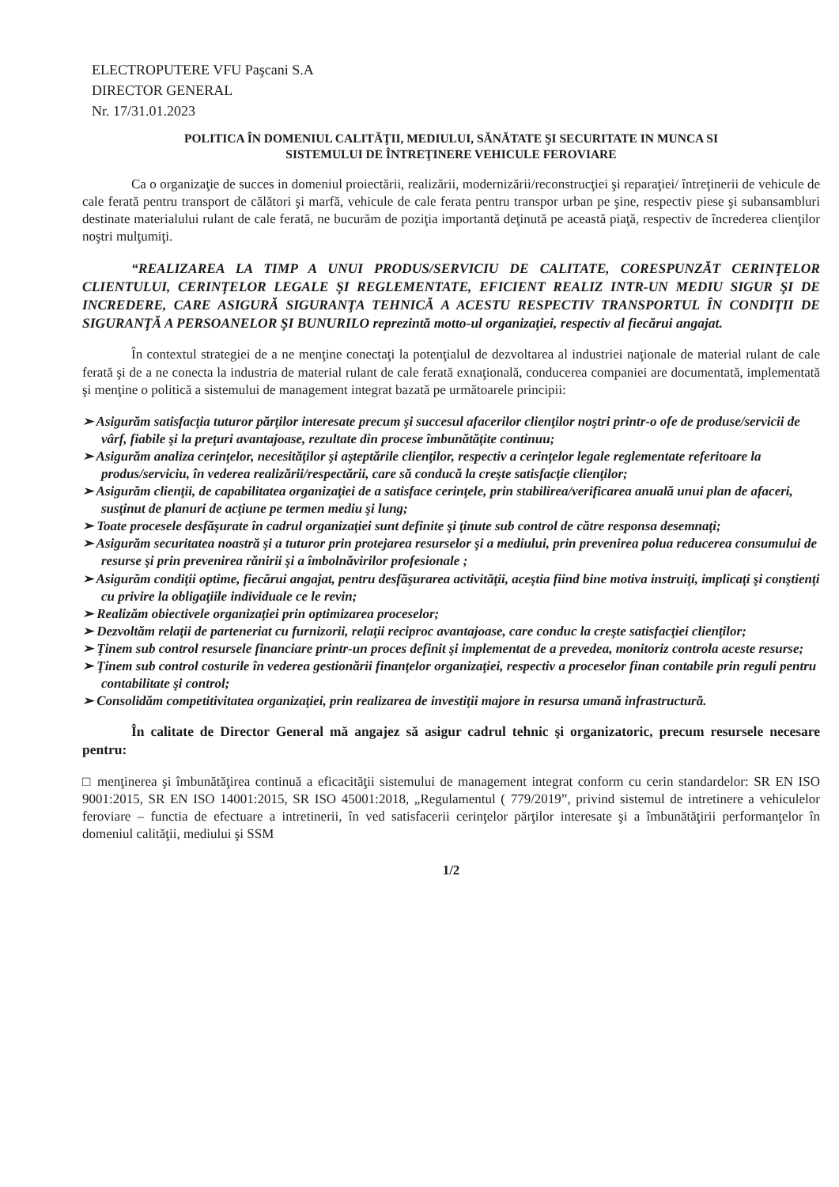ELECTROPUTERE VFU Paşcani S.A
DIRECTOR GENERAL
Nr. 17/31.01.2023
POLITICA ÎN DOMENIUL CALITĂŢII, MEDIULUI, SĂNĂTATE ŞI SECURITATE IN MUNCA SI
SISTEMULUI DE ÎNTREŢINERE VEHICULE FEROVIARE
Ca o organizaţie de succes in domeniul proiectării, realizării, modernizării/reconstrucţiei şi reparaţiei/ întreţinerii de vehicule de cale ferată pentru transport de călători şi marfă, vehicule de cale ferata pentru transpor urban pe şine, respectiv piese şi subansambluri destinate materialului rulant de cale ferată, ne bucurăm de poziţia importantă deţinută pe această piaţă, respectiv de încrederea clienţilor noştri mulţumiţi.
“REALIZAREA LA TIMP A UNUI PRODUS/SERVICIU DE CALITATE, CORESPUNZĂT CERINŢELOR CLIENTULUI, CERINŢELOR LEGALE ŞI REGLEMENTATE, EFICIENT REALIZ INTR-UN MEDIU SIGUR ŞI DE INCREDERE, CARE ASIGURĂ SIGURANŢA TEHNICĂ A ACESTU RESPECTIV TRANSPORTUL ÎN CONDIŢII DE SIGURANŢĂ A PERSOANELOR ŞI BUNURILO reprezintă motto-ul organizaţiei, respectiv al fiecărui angajat.
În contextul strategiei de a ne menţine conectaţi la potenţialul de dezvoltarea al industriei naţionale de material rulant de cale ferată şi de a ne conecta la industria de material rulant de cale ferată exnaţională, conducerea companiei are documentată, implementată şi menţine o politică a sistemului de management integrat bazată pe următoarele principii:
➢ Asigurăm satisfacţia tuturor părţilor interesate precum şi succesul afacerilor clienţilor noştri printr-o ofe de produse/servicii de vârf, fiabile şi la preţuri avantajoase, rezultate din procese îmbunătăţite continuu;
➢ Asigurăm analiza cerinţelor, necesităţilor şi aşteptările clienţilor, respectiv a cerinţelor legale reglementate referitoare la produs/serviciu, în vederea realizării/respectării, care să conducă la creşte satisfacţie clienţilor;
➢ Asigurăm clienţii, de capabilitatea organizaţiei de a satisface cerinţele, prin stabilirea/verificarea anuală unui plan de afaceri, susţinut de planuri de acţiune pe termen mediu şi lung;
➢ Toate procesele desfăşurate în cadrul organizaţiei sunt definite şi ţinute sub control de către responsa desemnaţi;
➢ Asigurăm securitatea noastră şi a tuturor prin protejarea resurselor şi a mediului, prin prevenirea polua reducerea consumului de resurse şi prin prevenirea rănirii şi a îmbolnăvirilor profesionale ;
➢ Asigurăm condiţii optime, fiecărui angajat, pentru desfăşurarea activităţii, aceştia fiind bine motiva instruiţi, implicaţi şi conştienţi cu privire la obligaţiile individuale ce le revin;
➢ Realizăm obiectivele organizaţiei prin optimizarea proceselor;
➢ Dezvoltăm relaţii de parteneriat cu furnizorii, relaţii reciproc avantajoase, care conduc la creşte satisfacţiei clienţilor;
➢ Ţinem sub control resursele financiare printr-un proces definit şi implementat de a prevedea, monitoriz controla aceste resurse;
➢ Ţinem sub control costurile în vederea gestionării finanţelor organizaţiei, respectiv a proceselor finan contabile prin reguli pentru contabilitate şi control;
➢ Consolidăm competitivitatea organizaţiei, prin realizarea de investiţii majore in resursa umană infrastructură.
În calitate de Director General mă angajez să asigur cadrul tehnic şi organizatoric, precum resursele necesare pentru:
□ menţinerea şi îmbunătăţirea continuă a eficacităţii sistemului de management integrat conform cu cerin standardelor: SR EN ISO 9001:2015, SR EN ISO 14001:2015, SR ISO 45001:2018, „Regulamentul ( 779/2019”, privind sistemul de intretinere a vehiculelor feroviare – functia de efectuare a intretinerii, în ved satisfacerii cerinţelor părţilor interesate şi a îmbunătăţirii performanţelor în domeniul calităţii, mediului şi SSM
1/2